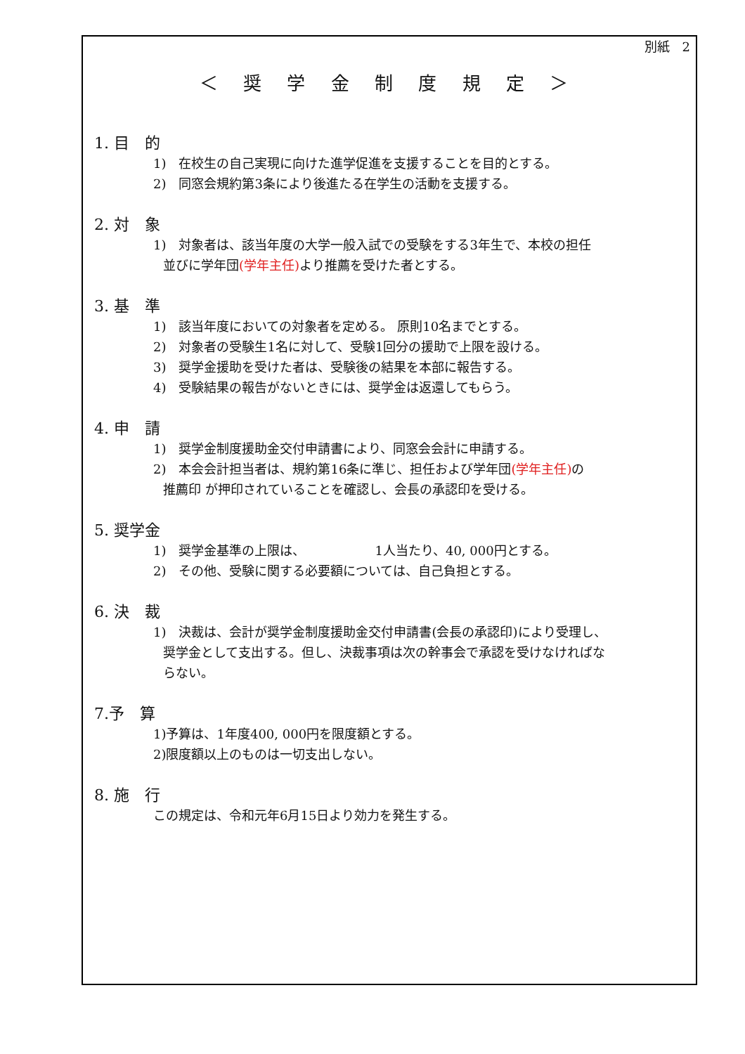別紙　2
＜ 奨 学 金 制 度 規 定 ＞
1. 目　的
1)　在校生の自己実現に向けた進学促進を支援することを目的とする。
2)　同窓会規約第3条により後進たる在学生の活動を支援する。
2. 対　象
1)　対象者は、該当年度の大学一般入試での受験をする3年生で、本校の担任
並びに学年団(学年主任) より推薦を受けた者とする。
3. 基　準
1)　該当年度においての対象者を定める。 原則10名までとする。
2)　対象者の受験生1名に対して、受験1回分の援助で上限を設ける。
3)　奨学金援助を受けた者は、受験後の結果を本部に報告する。
4)　受験結果の報告がないときには、奨学金は返還してもらう。
4. 申　請
1)　奨学金制度援助金交付申請書により、同窓会会計に申請する。
2)　本会会計担当者は、規約第16条に準じ、担任および学年団(学年主任) の
推薦印 が押印されていることを確認し、会長の承認印を受ける。
5. 奨学金
1)　奨学金基準の上限は、　　　　　　1人当たり、40, 000円とする。
2)　その他、受験に関する必要額については、自己負担とする。
6. 決　裁
1)　決裁は、会計が奨学金制度援助金交付申請書(会長の承認印)により受理し、
奨学金として支出する。但し、決裁事項は次の幹事会で承認を受けなければな
らない。
7.予　算
1)予算は、1年度400, 000円を限度額とする。
2)限度額以上のものは一切支出しない。
8. 施　行
この規定は、令和元年6月15日より効力を発生する。